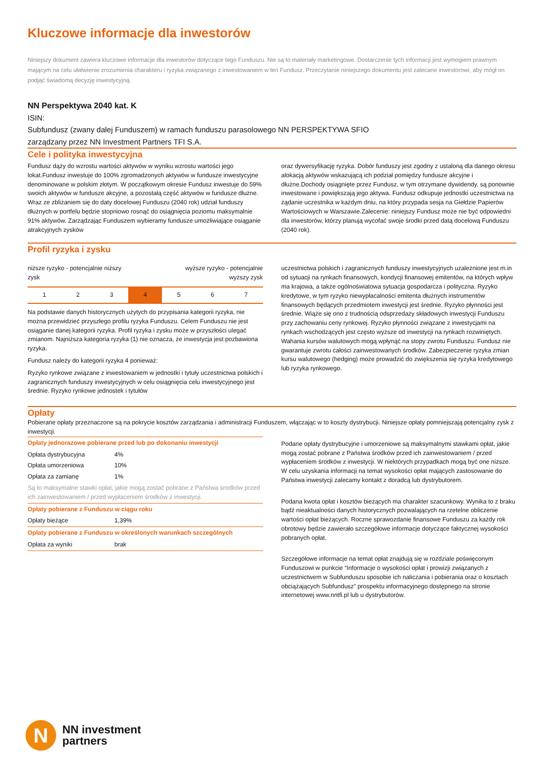Kluczowe informacje dla inwestorów
Niniejszy dokument zawiera kluczowe informacje dla inwestorów dotyczące tego Funduszu. Nie są to materiały marketingowe. Dostarczenie tych informacji jest wymogiem prawnym mającym na celu ułatwienie zrozumienia charakteru i ryzyka związanego z inwestowaniem w ten Fundusz. Przeczytanie niniejszego dokumentu jest zalecane inwestorowi, aby mógł on podjąć świadomą decyzję inwestycyjną.
NN Perspektywa 2040 kat. K
ISIN:
Subfundusz (zwany dalej Funduszem) w ramach funduszu parasolowego NN PERSPEKTYWA SFIO
zarządzany przez NN Investment Partners TFI S.A.
Cele i polityka inwestycyjna
Fundusz dąży do wzrostu wartości aktywów w wyniku wzrostu wartości jego lokat.Fundusz inwestuje do 100% zgromadzonych aktywów w fundusze inwestycyjne denominowane w polskim złotym. W początkowym okresie Fundusz inwestuje do 59% swoich aktywów w fundusze akcyjne, a pozostałą część aktywów w fundusze dłużne. Wraz ze zbliżaniem się do daty docelowej Funduszu (2040 rok) udział funduszy dłużnych w portfelu będzie stopniowo rosnąć do osiągnięcia poziomu maksymalnie 91% aktywów. Zarządzając Funduszem wybieramy fundusze umożliwiające osiąganie atrakcyjnych zysków
oraz dywersyfikację ryzyka. Dobór funduszy jest zgodny z ustaloną dla danego okresu alokacją aktywów wskazującą ich podział pomiędzy fundusze akcyjne i dłużne.Dochody osiągnięte przez Fundusz, w tym otrzymane dywidendy, są ponownie inwestowane i powiększają jego aktywa. Fundusz odkupuje jednostki uczestnictwa na żądanie uczestnika w każdym dniu, na który przypada sesja na Giełdzie Papierów Wartościowych w Warszawie.Zalecenie: niniejszy Fundusz może nie być odpowiedni dla inwestorów, którzy planują wycofać swoje środki przed datą docelową Funduszu (2040 rok).
Profil ryzyka i zysku
niższe ryzyko - potencjalnie niższy
zysk wyższe ryzyko - potencjalnie
wyższy zysk
| 1 | 2 | 3 | 4 | 5 | 6 | 7 |
Na podstawie danych historycznych użytych do przypisania kategorii ryzyka, nie można przewidzieć przyszłego profilu ryzyka Funduszu. Celem Funduszu nie jest osiąganie danej kategorii ryzyka. Profil ryzyka i zysku może w przyszłości ulegać zmianom. Najniższa kategoria ryzyka (1) nie oznacza, że inwestycja jest pozbawiona ryzyka.
Fundusz należy do kategorii ryzyka 4 ponieważ:
Ryzyko rynkowe związane z inwestowaniem w jednostki i tytuły uczestnictwa polskich i zagranicznych funduszy inwestycyjnych w celu osiągnięcia celu inwestycyjnego jest średnie. Ryzyko rynkowe jednostek i tytułów
uczestnictwa polskich i zagranicznych funduszy inwestycyjnych uzależnione jest m.in od sytuacji na rynkach finansowych, kondycji finansowej emitentów, na których wpływ ma krajowa, a także ogólnoświatowa sytuacja gospodarcza i polityczna. Ryzyko kredytowe, w tym ryzyko niewypłacalności emitenta dłużnych instrumentów finansowych będących przedmiotem inwestycji jest średnie. Ryzyko płynności jest średnie. Wiąże się ono z trudnością odsprzedaży składowych inwestycji Funduszu przy zachowaniu ceny rynkowej. Ryzyko płynności związane z inwestycjami na rynkach wschodzących jest często wyższe od inwestycji na rynkach rozwiniętych. Wahania kursów walutowych mogą wpłynąć na stopy zwrotu Funduszu. Fundusz nie gwarantuje zwrotu całości zainwestowanych środków. Zabezpieczenie ryzyka zmian kursu walutowego (hedging) może prowadzić do zwiększenia się ryzyka kredytowego lub ryzyka rynkowego.
Opłaty
Pobierane opłaty przeznaczone są na pokrycie kosztów zarządzania i administracji Funduszem, włączając w to koszty dystrybucji. Niniejsze opłaty pomniejszają potencjalny zysk z inwestycji.
| Opłaty jednorazowe pobierane przed lub po dokonaniu inwestycji | |
| --- | --- |
| Opłata dystrybucyjna | 4% |
| Opłata umorzeniowa | 10% |
| Opłata za zamianę | 1% |
| Są to maksymalne stawki opłat, jakie mogą zostać pobrane z Państwa środków przed ich zainwestowaniem / przed wypłaceniem środków z inwestycji. | |
| Opłaty pobierane z Funduszu w ciągu roku | |
| Opłaty bieżące | 1,39% |
| Opłaty pobierane z Funduszu w określonych warunkach szczególnych | |
| Opłata za wyniki | brak |
Podane opłaty dystrybucyjne i umorzeniowe są maksymalnymi stawkami opłat, jakie mogą zostać pobrane z Państwa środków przed ich zainwestowaniem / przed wypłaceniem środków z inwestycji. W niektórych przypadkach mogą być one niższe. W celu uzyskania informacji na temat wysokości opłat mających zastosowanie do Państwa inwestycji zalecamy kontakt z doradcą lub dystrybutorem.
Podana kwota opłat i kosztów bieżących ma charakter szacunkowy. Wynika to z braku bądź nieaktualności danych historycznych pozwalających na rzetelne obliczenie wartości opłat bieżących. Roczne sprawozdanie finansowe Funduszu za każdy rok obrotowy będzie zawierało szczegółowe informacje dotyczące faktycznej wysokości pobranych opłat.
Szczegółowe informacje na temat opłat znajdują się w rozdziale poświęconym Funduszowi w punkcie “Informacje o wysokości opłat i prowizji związanych z uczestnictwem w Subfunduszu sposobie ich naliczania i pobierania oraz o kosztach obciążających Subfundusz” prospektu informacyjnego dostępnego na stronie internetowej www.nntfi.pl lub u dystrybutorów.
N
NN investment
partners